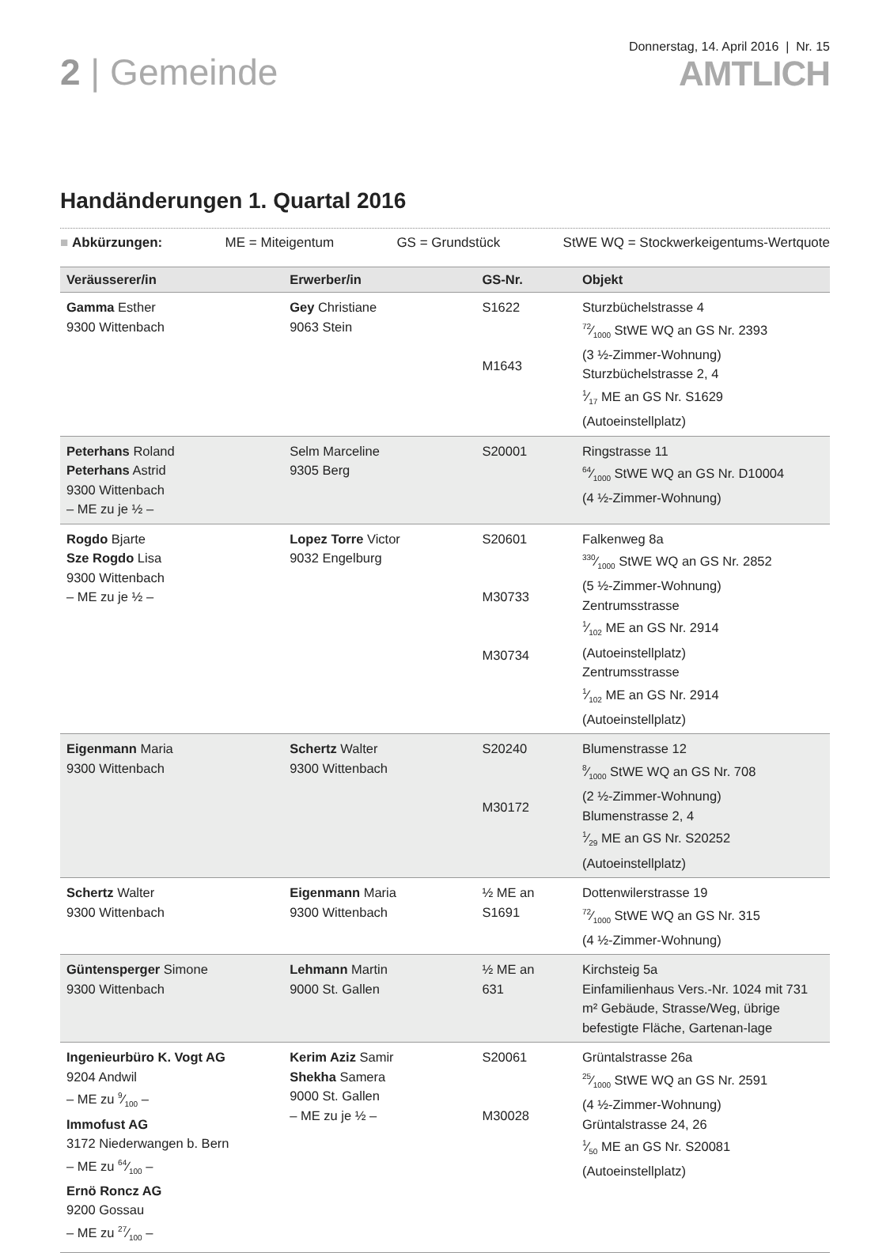2 | Gemeinde
Donnerstag, 14. April 2016 | Nr. 15
AMTLICH
Handänderungen 1. Quartal 2016
■ Abkürzungen: ME = Miteigentum GS = Grundstück StWE WQ = Stockwerkeigentums-Wertquote
| Veräusserer/in | Erwerber/in | GS-Nr. | Objekt |
| --- | --- | --- | --- |
| Gamma Esther 9300 Wittenbach | Gey Christiane 9063 Stein | S1622 M1643 | Sturzbüchelstrasse 4 72⁄1000 StWE WQ an GS Nr. 2393 (3 ½-Zimmer-Wohnung) Sturzbüchelstrasse 2, 4 1⁄17 ME an GS Nr. S1629 (Autoeinstellplatz) |
| Peterhans Roland Peterhans Astrid 9300 Wittenbach – ME zu je ½ – | Selm Marceline 9305 Berg | S20001 | Ringstrasse 11 64⁄1000 StWE WQ an GS Nr. D10004 (4 ½-Zimmer-Wohnung) |
| Rogdo Bjarte Sze Rogdo Lisa 9300 Wittenbach – ME zu je ½ – | Lopez Torre Victor 9032 Engelburg | S20601 M30733 M30734 | Falkenweg 8a 330⁄1000 StWE WQ an GS Nr. 2852 (5 ½-Zimmer-Wohnung) Zentrumsstrasse 1⁄102 ME an GS Nr. 2914 (Autoeinstellplatz) Zentrumsstrasse 1⁄102 ME an GS Nr. 2914 (Autoeinstellplatz) |
| Eigenmann Maria 9300 Wittenbach | Schertz Walter 9300 Wittenbach | S20240 M30172 | Blumenstrasse 12 8⁄1000 StWE WQ an GS Nr. 708 (2 ½-Zimmer-Wohnung) Blumenstrasse 2, 4 1⁄29 ME an GS Nr. S20252 (Autoeinstellplatz) |
| Schertz Walter 9300 Wittenbach | Eigenmann Maria 9300 Wittenbach | ½ ME an S1691 | Dottenwilerstrasse 19 72⁄1000 StWE WQ an GS Nr. 315 (4 ½-Zimmer-Wohnung) |
| Güntensperger Simone 9300 Wittenbach | Lehmann Martin 9000 St. Gallen | ½ ME an 631 | Kirchsteig 5a Einfamilienhaus Vers.-Nr. 1024 mit 731 m² Gebäude, Strasse/Weg, übrige befestigte Fläche, Gartenan-lage |
| Ingenieurbüro K. Vogt AG 9204 Andwil – ME zu 9⁄100 – Immofust AG 3172 Niederwangen b. Bern – ME zu 64⁄100 – Ernö Roncz AG 9200 Gossau – ME zu 27⁄100 – | Kerim Aziz Samir Shekha Samera 9000 St. Gallen – ME zu je ½ – | S20061 M30028 | Grüntalstrasse 26a 25⁄1000 StWE WQ an GS Nr. 2591 (4 ½-Zimmer-Wohnung) Grüntalstrasse 24, 26 1⁄50 ME an GS Nr. S20081 (Autoeinstellplatz) |